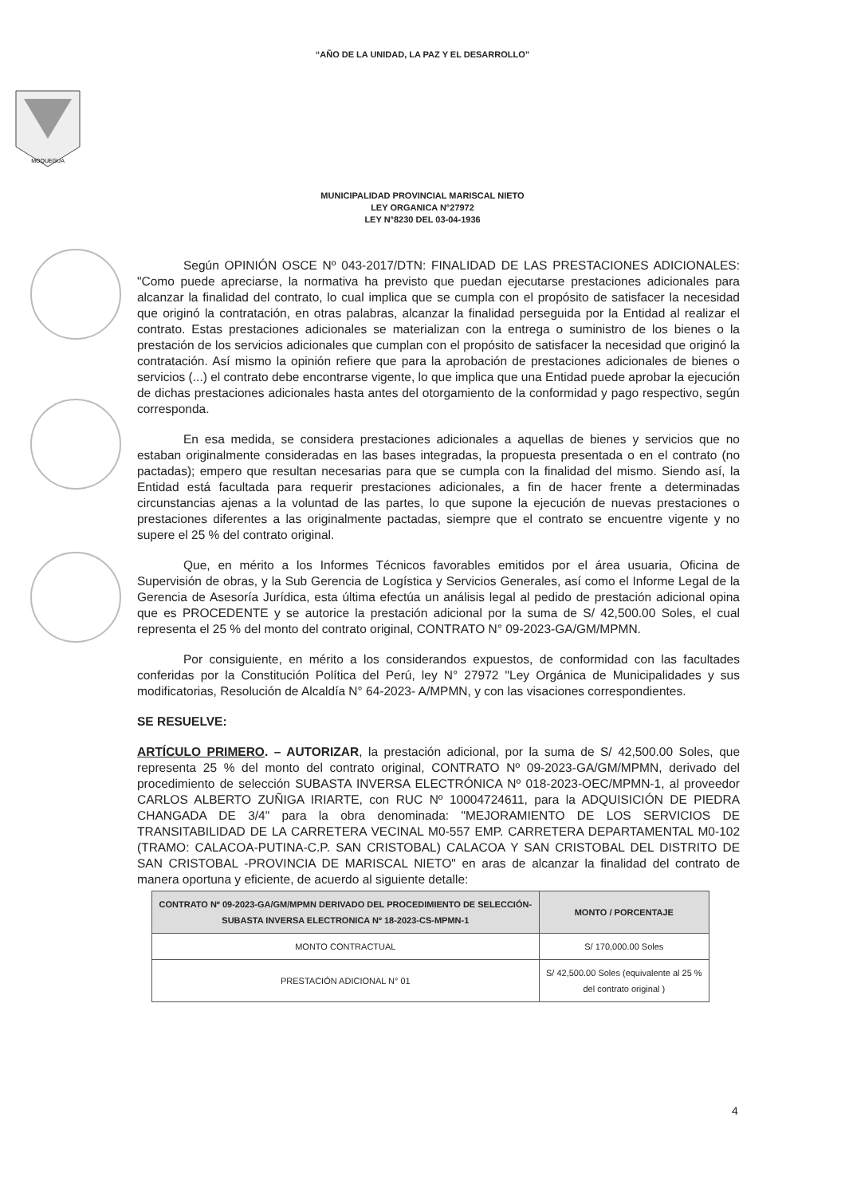“AÑO DE LA UNIDAD, LA PAZ Y EL DESARROLLO”
MOQUEGUA
MUNICIPALIDAD PROVINCIAL MARISCAL NIETO
LEY ORGANICA N°27972
LEY N°8230 DEL 03-04-1936
Según OPINIÓN OSCE Nº 043-2017/DTN: FINALIDAD DE LAS PRESTACIONES ADICIONALES: "Como puede apreciarse, la normativa ha previsto que puedan ejecutarse prestaciones adicionales para alcanzar la finalidad del contrato, lo cual implica que se cumpla con el propósito de satisfacer la necesidad que originó la contratación, en otras palabras, alcanzar la finalidad perseguida por la Entidad al realizar el contrato. Estas prestaciones adicionales se materializan con la entrega o suministro de los bienes o la prestación de los servicios adicionales que cumplan con el propósito de satisfacer la necesidad que originó la contratación. Así mismo la opinión refiere que para la aprobación de prestaciones adicionales de bienes o servicios (...) el contrato debe encontrarse vigente, lo que implica que una Entidad puede aprobar la ejecución de dichas prestaciones adicionales hasta antes del otorgamiento de la conformidad y pago respectivo, según corresponda.
En esa medida, se considera prestaciones adicionales a aquellas de bienes y servicios que no estaban originalmente consideradas en las bases integradas, la propuesta presentada o en el contrato (no pactadas); empero que resultan necesarias para que se cumpla con la finalidad del mismo. Siendo así, la Entidad está facultada para requerir prestaciones adicionales, a fin de hacer frente a determinadas circunstancias ajenas a la voluntad de las partes, lo que supone la ejecución de nuevas prestaciones o prestaciones diferentes a las originalmente pactadas, siempre que el contrato se encuentre vigente y no supere el 25 % del contrato original.
Que, en mérito a los Informes Técnicos favorables emitidos por el área usuaria, Oficina de Supervisión de obras, y la Sub Gerencia de Logística y Servicios Generales, así como el Informe Legal de la Gerencia de Asesoría Jurídica, esta última efectúa un análisis legal al pedido de prestación adicional opina que es PROCEDENTE y se autorice la prestación adicional por la suma de S/ 42,500.00 Soles, el cual representa el 25 % del monto del contrato original, CONTRATO N° 09-2023-GA/GM/MPMN.
Por consiguiente, en mérito a los considerandos expuestos, de conformidad con las facultades conferidas por la Constitución Política del Perú, ley N° 27972 "Ley Orgánica de Municipalidades y sus modificatorias, Resolución de Alcaldía N° 64-2023- A/MPMN, y con las visaciones correspondientes.
SE RESUELVE:
ARTÍCULO PRIMERO. – AUTORIZAR, la prestación adicional, por la suma de S/ 42,500.00 Soles, que representa 25 % del monto del contrato original, CONTRATO Nº 09-2023-GA/GM/MPMN, derivado del procedimiento de selección SUBASTA INVERSA ELECTRÓNICA Nº 018-2023-OEC/MPMN-1, al proveedor CARLOS ALBERTO ZUÑIGA IRIARTE, con RUC Nº 10004724611, para la ADQUISICIÓN DE PIEDRA CHANGADA DE 3/4" para la obra denominada: "MEJORAMIENTO DE LOS SERVICIOS DE TRANSITABILIDAD DE LA CARRETERA VECINAL M0-557 EMP. CARRETERA DEPARTAMENTAL M0-102 (TRAMO: CALACOA-PUTINA-C.P. SAN CRISTOBAL) CALACOA Y SAN CRISTOBAL DEL DISTRITO DE SAN CRISTOBAL -PROVINCIA DE MARISCAL NIETO" en aras de alcanzar la finalidad del contrato de manera oportuna y eficiente, de acuerdo al siguiente detalle:
| CONTRATO Nº 09-2023-GA/GM/MPMN DERIVADO DEL PROCEDIMIENTO DE SELECCIÓN-SUBASTA INVERSA ELECTRONICA Nº 18-2023-CS-MPMN-1 | MONTO / PORCENTAJE |
| --- | --- |
| MONTO CONTRACTUAL | S/ 170,000.00 Soles |
| PRESTACIÓN ADICIONAL N° 01 | S/ 42,500.00 Soles (equivalente al 25 % del contrato original ) |
4